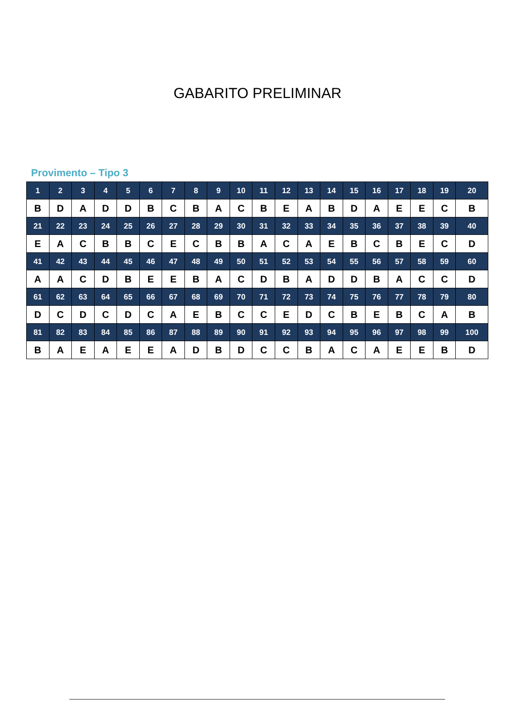GABARITO PRELIMINAR
Provimento – Tipo 3
| 1 | 2 | 3 | 4 | 5 | 6 | 7 | 8 | 9 | 10 | 11 | 12 | 13 | 14 | 15 | 16 | 17 | 18 | 19 | 20 |
| B | D | A | D | D | B | C | B | A | C | B | E | A | B | D | A | E | E | C | B |
| 21 | 22 | 23 | 24 | 25 | 26 | 27 | 28 | 29 | 30 | 31 | 32 | 33 | 34 | 35 | 36 | 37 | 38 | 39 | 40 |
| E | A | C | B | B | C | E | C | B | B | A | C | A | E | B | C | B | E | C | D |
| 41 | 42 | 43 | 44 | 45 | 46 | 47 | 48 | 49 | 50 | 51 | 52 | 53 | 54 | 55 | 56 | 57 | 58 | 59 | 60 |
| A | A | C | D | B | E | E | B | A | C | D | B | A | D | D | B | A | C | C | D |
| 61 | 62 | 63 | 64 | 65 | 66 | 67 | 68 | 69 | 70 | 71 | 72 | 73 | 74 | 75 | 76 | 77 | 78 | 79 | 80 |
| D | C | D | C | D | C | A | E | B | C | C | E | D | C | B | E | B | C | A | B |
| 81 | 82 | 83 | 84 | 85 | 86 | 87 | 88 | 89 | 90 | 91 | 92 | 93 | 94 | 95 | 96 | 97 | 98 | 99 | 100 |
| B | A | E | A | E | E | A | D | B | D | C | C | B | A | C | A | E | E | B | D |